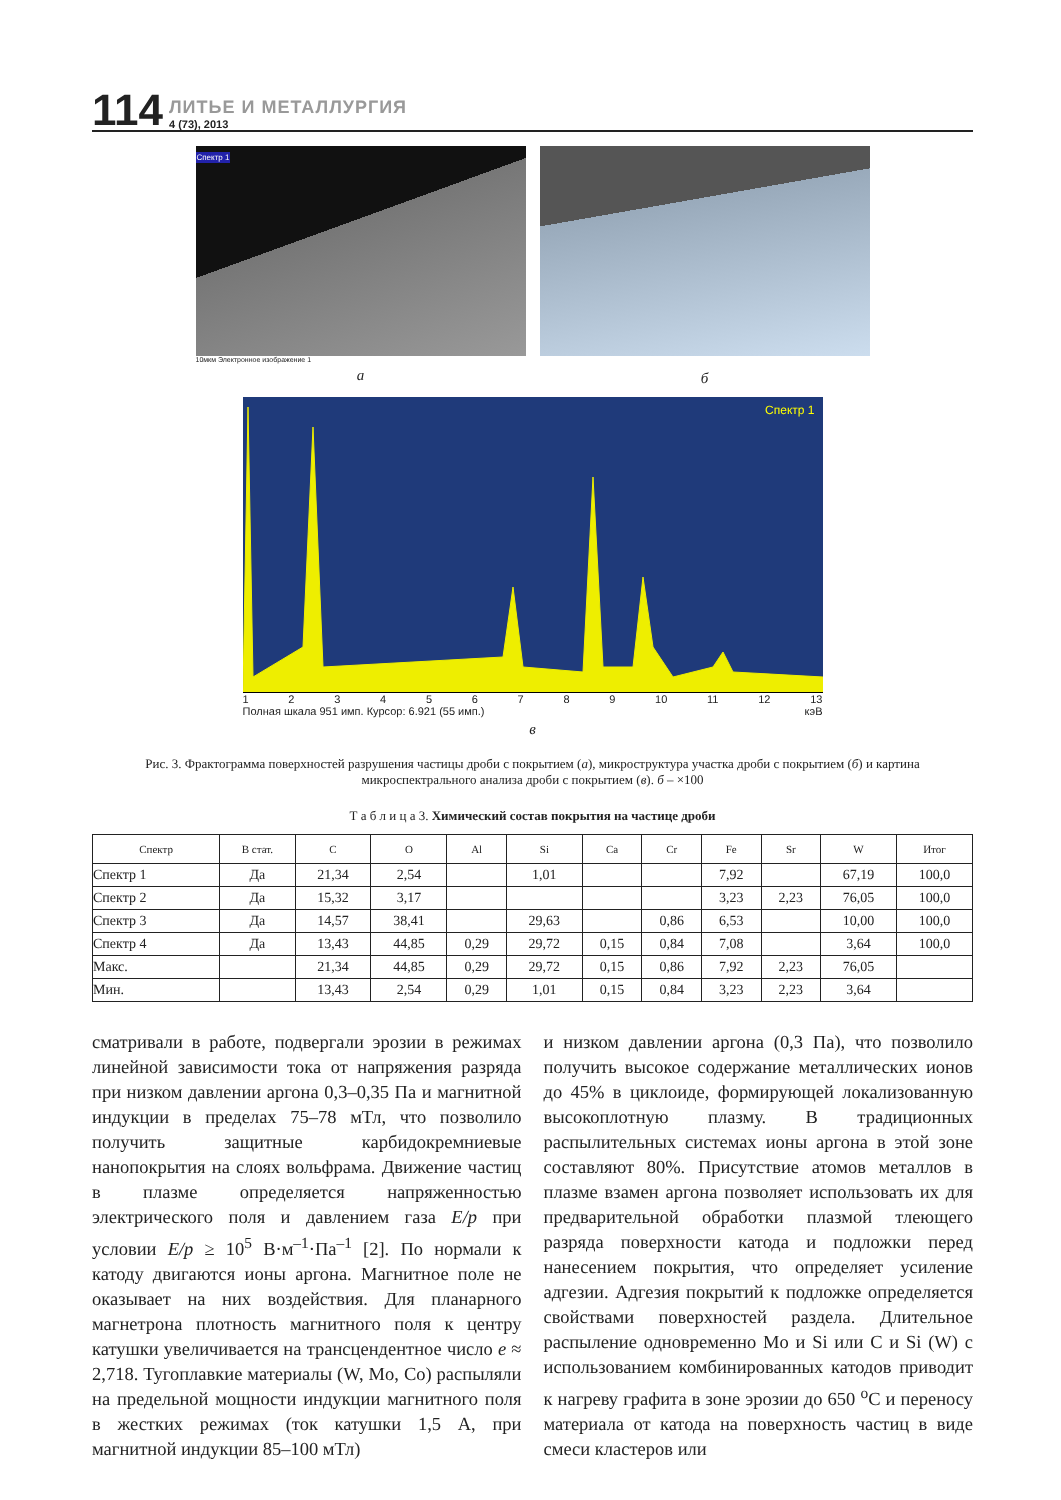114
ЛИТЬЕ И МЕТАЛЛУРГИЯ
4 (73), 2013
Спектр 1
10мкм Электронное изображение 1
а
б
Спектр 1
123456789 10 11 12 13
Полная шкала 951 имп. Курсор: 6.921 (55 имп.) кэВ
в
Рис. 3. Фрактограмма поверхностей разрушения частицы дроби с покрытием (а), микроструктура участка дроби с покрытием (б) и картина микроспектрального анализа дроби с покрытием (в). б – ×100
Т а б л и ц а 3. Химический состав покрытия на частице дроби
| Спектр | В стат. | C | O | Al | Si | Ca | Cr | Fe | Sr | W | Итог |
| --- | --- | --- | --- | --- | --- | --- | --- | --- | --- | --- | --- |
| Спектр 1 | Да | 21,34 | 2,54 | | 1,01 | | | 7,92 | | 67,19 | 100,0 |
| Спектр 2 | Да | 15,32 | 3,17 | | | | | 3,23 | 2,23 | 76,05 | 100,0 |
| Спектр 3 | Да | 14,57 | 38,41 | | 29,63 | | 0,86 | 6,53 | | 10,00 | 100,0 |
| Спектр 4 | Да | 13,43 | 44,85 | 0,29 | 29,72 | 0,15 | 0,84 | 7,08 | | 3,64 | 100,0 |
| Макс. | | 21,34 | 44,85 | 0,29 | 29,72 | 0,15 | 0,86 | 7,92 | 2,23 | 76,05 | |
| Мин. | | 13,43 | 2,54 | 0,29 | 1,01 | 0,15 | 0,84 | 3,23 | 2,23 | 3,64 | |
сматривали в работе, подвергали эрозии в режимах линейной зависимости тока от напряжения разряда при низком давлении аргона 0,3–0,35 Па и магнитной индукции в пределах 75–78 мТл, что позволило получить защитные карбидокремниевые нанопокрытия на слоях вольфрама. Движение частиц в плазме определяется напряженностью электрического поля и давлением газа E/p при условии E/p ≥ 10<sup>5</sup> В·м<sup>–1</sup>·Па<sup>–1</sup> [2]. По нормали к катоду двигаются ионы аргона. Магнитное поле не оказывает на них воздействия. Для планарного магнетрона плотность магнитного поля к центру катушки увеличивается на трансцендентное число е ≈ 2,718. Тугоплавкие материалы (W, Mo, Co) распыляли на предельной мощности индукции магнитного поля в жестких режимах (ток катушки 1,5 А, при магнитной индукции 85–100 мТл)
и низком давлении аргона (0,3 Па), что позволило получить высокое содержание металлических ионов до 45% в циклоиде, формирующей локализованную высокоплотную плазму. В традиционных распылительных системах ионы аргона в этой зоне составляют 80%. Присутствие атомов металлов в плазме взамен аргона позволяет использовать их для предварительной обработки плазмой тлеющего разряда поверхности катода и подложки перед нанесением покрытия, что определяет усиление адгезии. Адгезия покрытий к подложке определяется свойствами поверхностей раздела. Длительное распыление одновременно Mo и Si или C и Si (W) с использованием комбинированных катодов приводит к нагреву графита в зоне эрозии до 650 <sup>о</sup>С и переносу материала от катода на поверхность частиц в виде смеси кластеров или